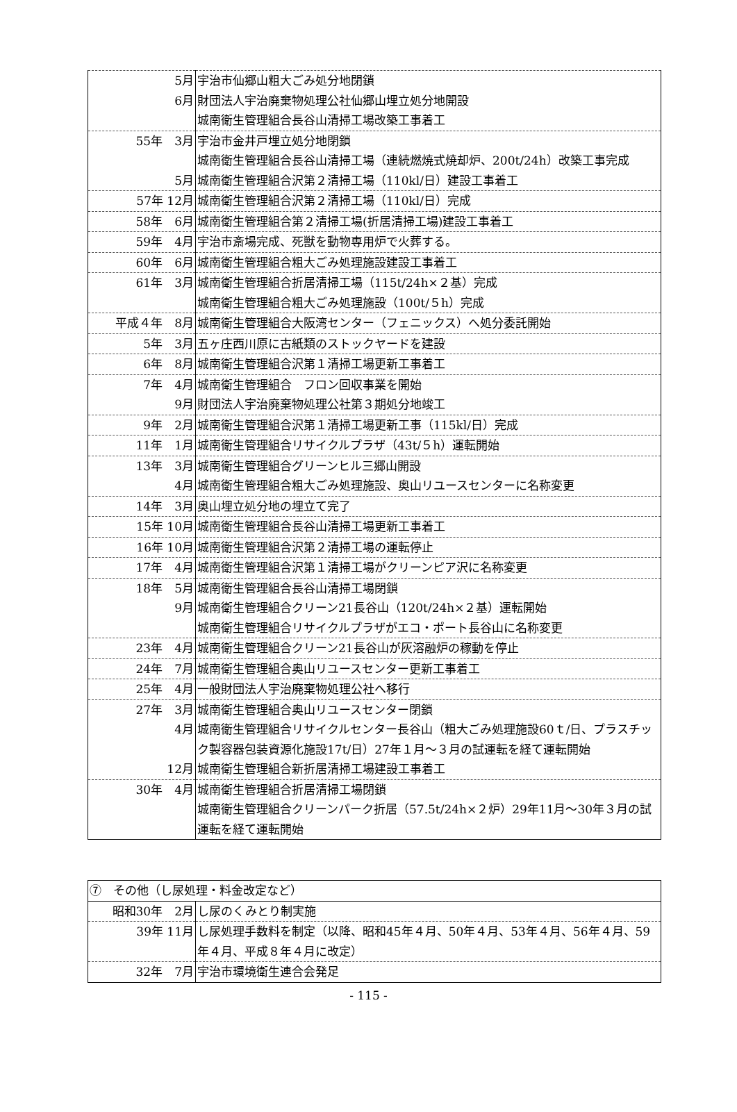| 5月 | 宇治市仙郷山粗大ごみ処分地閉鎖 |
| 6月 | 財団法人宇治廃棄物処理公社仙郷山埋立処分地開設 |
| | 城南衛生管理組合長谷山清掃工場改築工事着工 |
| 55年 3月 | 宇治市金井戸埋立処分地閉鎖 |
| | 城南衛生管理組合長谷山清掃工場（連続燃焼式焼却炉、200t/24h）改築工事完成 |
| 5月 | 城南衛生管理組合沢第２清掃工場（110kl/日）建設工事着工 |
| 57年 12月 | 城南衛生管理組合沢第２清掃工場（110kl/日）完成 |
| 58年 6月 | 城南衛生管理組合第２清掃工場(折居清掃工場)建設工事着工 |
| 59年 4月 | 宇治市斎場完成、死獣を動物専用炉で火葬する。 |
| 60年 6月 | 城南衛生管理組合粗大ごみ処理施設建設工事着工 |
| 61年 3月 | 城南衛生管理組合折居清掃工場（115t/24h×２基）完成 |
| | 城南衛生管理組合粗大ごみ処理施設（100t/５h）完成 |
| 平成４年 8月 | 城南衛生管理組合大阪湾センター（フェニックス）へ処分委託開始 |
| 5年 3月 | 五ヶ庄西川原に古紙類のストックヤードを建設 |
| 6年 8月 | 城南衛生管理組合沢第１清掃工場更新工事着工 |
| 7年 4月 | 城南衛生管理組合 フロン回収事業を開始 |
| 9月 | 財団法人宇治廃棄物処理公社第３期処分地竣工 |
| 9年 2月 | 城南衛生管理組合沢第１清掃工場更新工事（115kl/日）完成 |
| 11年 1月 | 城南衛生管理組合リサイクルプラザ（43t/５h）運転開始 |
| 13年 3月 | 城南衛生管理組合グリーンヒル三郷山開設 |
| 4月 | 城南衛生管理組合粗大ごみ処理施設、奥山リユースセンターに名称変更 |
| 14年 3月 | 奥山埋立処分地の埋立て完了 |
| 15年 10月 | 城南衛生管理組合長谷山清掃工場更新工事着工 |
| 16年 10月 | 城南衛生管理組合沢第２清掃工場の運転停止 |
| 17年 4月 | 城南衛生管理組合沢第１清掃工場がクリーンピア沢に名称変更 |
| 18年 5月 | 城南衛生管理組合長谷山清掃工場閉鎖 |
| 9月 | 城南衛生管理組合クリーン21長谷山（120t/24h×２基）運転開始 |
| | 城南衛生管理組合リサイクルプラザがエコ・ポート長谷山に名称変更 |
| 23年 4月 | 城南衛生管理組合クリーン21長谷山が灰溶融炉の稼動を停止 |
| 24年 7月 | 城南衛生管理組合奥山リユースセンター更新工事着工 |
| 25年 4月 | 一般財団法人宇治廃棄物処理公社へ移行 |
| 27年 3月 | 城南衛生管理組合奥山リユースセンター閉鎖 |
| 4月 | 城南衛生管理組合リサイクルセンター長谷山（粗大ごみ処理施設60ｔ/日、プラスチック製容器包装資源化施設17t/日）27年１月～３月の試運転を経て運転開始 |
| 12月 | 城南衛生管理組合新折居清掃工場建設工事着工 |
| 30年 4月 | 城南衛生管理組合折居清掃工場閉鎖 |
| | 城南衛生管理組合クリーンパーク折居（57.5t/24h×２炉）29年11月～30年３月の試運転を経て運転開始 |
| ⑦ その他（し尿処理・料金改定など） | |
| 昭和30年 2月 | し尿のくみとり制実施 |
| 39年 11月 | し尿処理手数料を制定（以降、昭和45年４月、50年４月、53年４月、56年４月、59年４月、平成８年４月に改定） |
| 32年 7月 | 宇治市環境衛生連合会発足 |
- 115 -